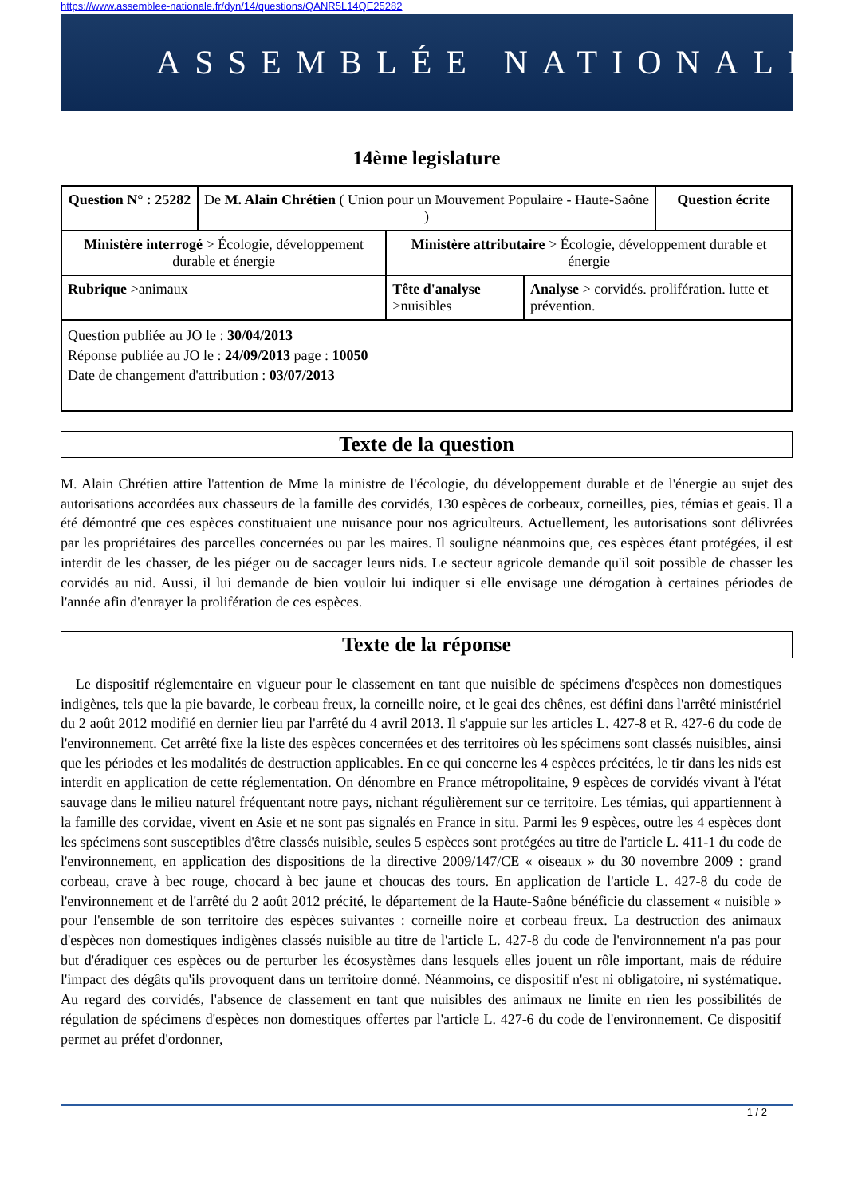https://www.assemblee-nationale.fr/dyn/14/questions/QANR5L14QE25282
ASSEMBLÉE NATIONALE
14ème legislature
| Question N° : 25282 | De M. Alain Chrétien ( Union pour un Mouvement Populaire - Haute-Saône ) | | | Question écrite |
| Ministère interrogé > Écologie, développement durable et énergie | | Ministère attributaire > Écologie, développement durable et énergie | | |
| Rubrique >animaux | | Tête d'analyse >nuisibles | Analyse > corvidés. prolifération. lutte et prévention. | |
| Question publiée au JO le : 30/04/2013 Réponse publiée au JO le : 24/09/2013 page : 10050 Date de changement d'attribution : 03/07/2013 | | | | |
Texte de la question
M. Alain Chrétien attire l'attention de Mme la ministre de l'écologie, du développement durable et de l'énergie au sujet des autorisations accordées aux chasseurs de la famille des corvidés, 130 espèces de corbeaux, corneilles, pies, témias et geais. Il a été démontré que ces espèces constituaient une nuisance pour nos agriculteurs. Actuellement, les autorisations sont délivrées par les propriétaires des parcelles concernées ou par les maires. Il souligne néanmoins que, ces espèces étant protégées, il est interdit de les chasser, de les piéger ou de saccager leurs nids. Le secteur agricole demande qu'il soit possible de chasser les corvidés au nid. Aussi, il lui demande de bien vouloir lui indiquer si elle envisage une dérogation à certaines périodes de l'année afin d'enrayer la prolifération de ces espèces.
Texte de la réponse
Le dispositif réglementaire en vigueur pour le classement en tant que nuisible de spécimens d'espèces non domestiques indigènes, tels que la pie bavarde, le corbeau freux, la corneille noire, et le geai des chênes, est défini dans l'arrêté ministériel du 2 août 2012 modifié en dernier lieu par l'arrêté du 4 avril 2013. Il s'appuie sur les articles L. 427-8 et R. 427-6 du code de l'environnement. Cet arrêté fixe la liste des espèces concernées et des territoires où les spécimens sont classés nuisibles, ainsi que les périodes et les modalités de destruction applicables. En ce qui concerne les 4 espèces précitées, le tir dans les nids est interdit en application de cette réglementation. On dénombre en France métropolitaine, 9 espèces de corvidés vivant à l'état sauvage dans le milieu naturel fréquentant notre pays, nichant régulièrement sur ce territoire. Les témias, qui appartiennent à la famille des corvidae, vivent en Asie et ne sont pas signalés en France in situ. Parmi les 9 espèces, outre les 4 espèces dont les spécimens sont susceptibles d'être classés nuisible, seules 5 espèces sont protégées au titre de l'article L. 411-1 du code de l'environnement, en application des dispositions de la directive 2009/147/CE « oiseaux » du 30 novembre 2009 : grand corbeau, crave à bec rouge, chocard à bec jaune et choucas des tours. En application de l'article L. 427-8 du code de l'environnement et de l'arrêté du 2 août 2012 précité, le département de la Haute-Saône bénéficie du classement « nuisible » pour l'ensemble de son territoire des espèces suivantes : corneille noire et corbeau freux. La destruction des animaux d'espèces non domestiques indigènes classés nuisible au titre de l'article L. 427-8 du code de l'environnement n'a pas pour but d'éradiquer ces espèces ou de perturber les écosystèmes dans lesquels elles jouent un rôle important, mais de réduire l'impact des dégâts qu'ils provoquent dans un territoire donné. Néanmoins, ce dispositif n'est ni obligatoire, ni systématique. Au regard des corvidés, l'absence de classement en tant que nuisibles des animaux ne limite en rien les possibilités de régulation de spécimens d'espèces non domestiques offertes par l'article L. 427-6 du code de l'environnement. Ce dispositif permet au préfet d'ordonner,
1 / 2